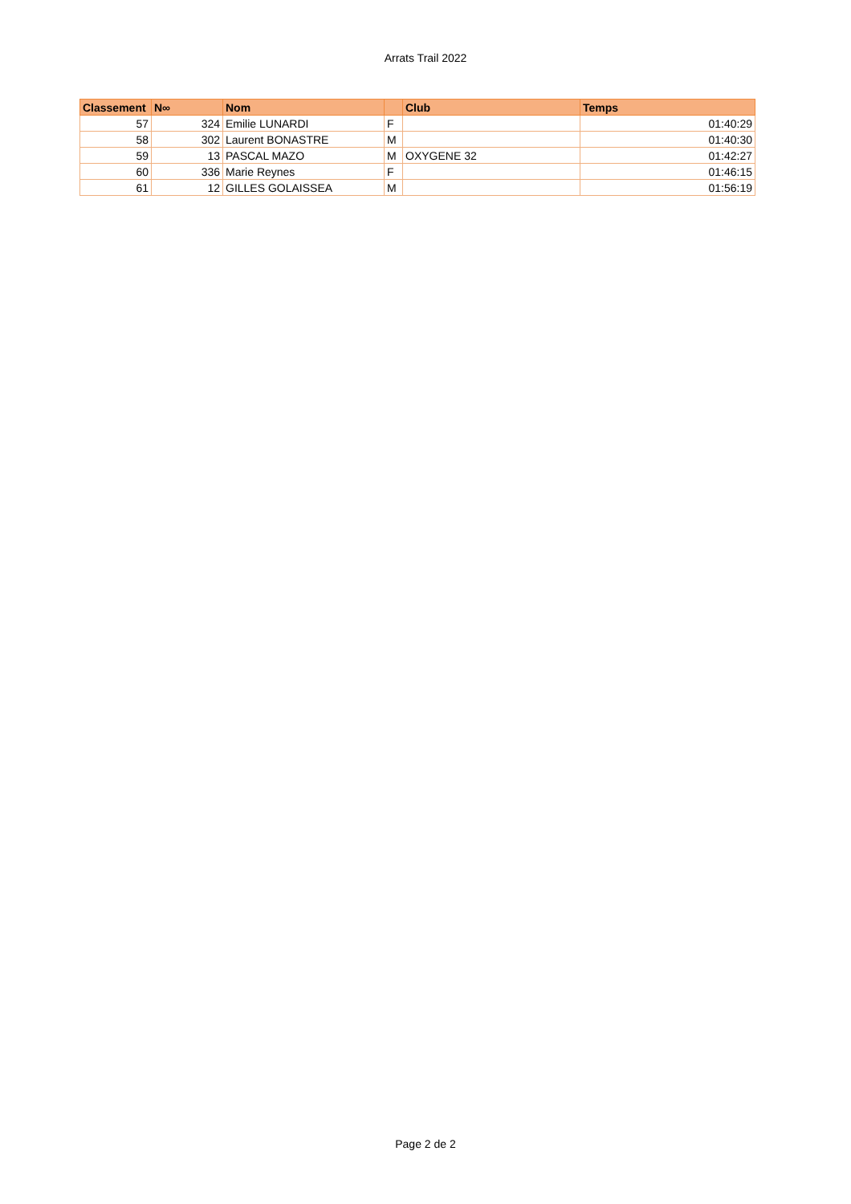Arrats Trail 2022
| Classement | N∞ | Nom | | Club | Temps |
| --- | --- | --- | --- | --- | --- |
| 57 | 324 | Emilie LUNARDI | F | | 01:40:29 |
| 58 | 302 | Laurent BONASTRE | M | | 01:40:30 |
| 59 | 13 | PASCAL MAZO | M | OXYGENE 32 | 01:42:27 |
| 60 | 336 | Marie Reynes | F | | 01:46:15 |
| 61 | 12 | GILLES GOLAISSEA | M | | 01:56:19 |
Page 2 de 2